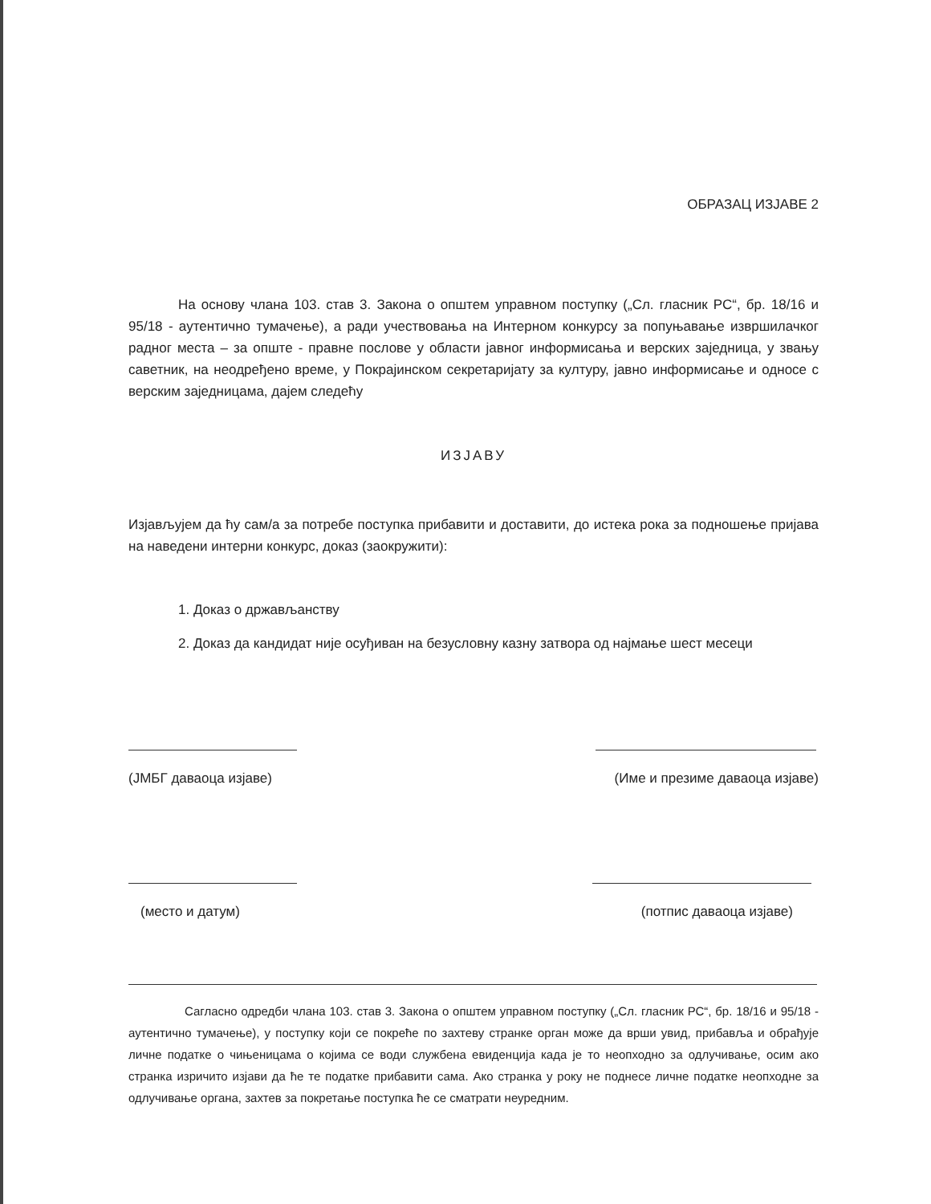ОБРАЗАЦ ИЗЈАВЕ 2
На основу члана 103. став 3. Закона о општем управном поступку („Сл. гласник РС“, бр. 18/16 и 95/18 - аутентично тумачење), а ради учествовања на Интерном конкурсу за попуњавање извршилачког радног места – за опште - правне послове у области јавног информисања и верских заједница, у звању саветник, на неодређено време, у Покрајинском секретаријату за културу, јавно информисање и односе с верским заједницама, дајем следећу
ИЗЈАВУ
Изјављујем да ћу сам/а за потребе поступка прибавити и доставити, до истека рока за подношење пријава на наведени интерни конкурс, доказ (заокружити):
1. Доказ о држављанству
2. Доказ да кандидат није осуђиван на безусловну казну затвора од најмање шест месеци
(ЈМБГ даваоца изјаве) (Име и презиме даваоца изјаве)
(место и датум) (потпис даваоца изјаве)
Сагласно одредби члана 103. став 3. Закона о општем управном поступку („Сл. гласник РС“, бр. 18/16 и 95/18 - аутентично тумачење), у поступку који се покреће по захтеву странке орган може да врши увид, прибавља и обрађује личне податке о чињеницама о којима се води службена евиденција када је то неопходно за одлучивање, осим ако странка изричито изјави да ће те податке прибавити сама. Ако странка у року не поднесе личне податке неопходне за одлучивање органа, захтев за покретање поступка ће се сматрати неуредним.